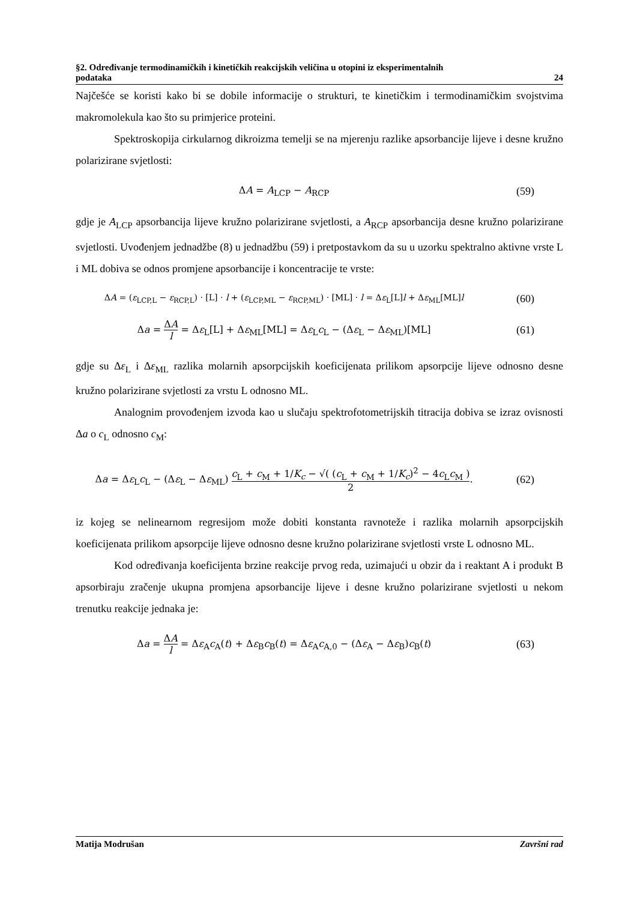§2. Određivanje termodinamičkih i kinetičkih reakcijskih veličina u otopini iz eksperimentalnih
podataka 24
Najčešće se koristi kako bi se dobile informacije o strukturi, te kinetičkim i termodinamičkim svojstvima makromolekula kao što su primjerice proteini.
Spektroskopija cirkularnog dikroizma temelji se na mjerenju razlike apsorbancije lijeve i desne kružno polarizirane svjetlosti:
ΔA = A<sub>LCP</sub> − A<sub>RCP</sub> (59)
gdje je A<sub>LCP</sub> apsorbancija lijeve kružno polarizirane svjetlosti, a A<sub>RCP</sub> apsorbancija desne kružno polarizirane svjetlosti. Uvođenjem jednadžbe (8) u jednadžbu (59) i pretpostavkom da su u uzorku spektralno aktivne vrste L i ML dobiva se odnos promjene apsorbancije i koncentracije te vrste:
ΔA = (ε<sub>LCP,L</sub> − ε<sub>RCP,L</sub>) · [L] · l + (ε<sub>LCP,ML</sub> − ε<sub>RCP,ML</sub>) · [ML] · l = Δε<sub>L</sub>[L]l + Δε<sub>ML</sub>[ML]l
(60)
Δa = ΔA l = Δε<sub>L</sub>[L] + Δε<sub>ML</sub>[ML] = Δε<sub>L</sub>c<sub>L</sub> − (Δε<sub>L</sub> − Δε<sub>ML</sub>)[ML]
(61)
gdje su Δε<sub>L</sub> i Δε<sub>ML</sub> razlika molarnih apsorpcijskih koeficijenata prilikom apsorpcije lijeve odnosno desne kružno polarizirane svjetlosti za vrstu L odnosno ML.
Analognim provođenjem izvoda kao u slučaju spektrofotometrijskih titracija dobiva se izraz ovisnosti Δa o c<sub>L</sub> odnosno c<sub>M</sub>:
Δa = Δε<sub>L</sub>c<sub>L</sub> − (Δε<sub>L</sub> − Δε<sub>ML</sub>) c<sub>L</sub> + c<sub>M</sub> + 1/K<sub>c</sub> − √( (c<sub>L</sub> + c<sub>M</sub> + 1/K<sub>c</sub>)<sup>2</sup> − 4c<sub>L</sub>c<sub>M</sub> ) 2.
(62)
iz kojeg se nelinearnom regresijom može dobiti konstanta ravnoteže i razlika molarnih apsorpcijskih koeficijenata prilikom apsorpcije lijeve odnosno desne kružno polarizirane svjetlosti vrste L odnosno ML.
Kod određivanja koeficijenta brzine reakcije prvog reda, uzimajući u obzir da i reaktant A i produkt B apsorbiraju zračenje ukupna promjena apsorbancije lijeve i desne kružno polarizirane svjetlosti u nekom trenutku reakcije jednaka je:
Δa = ΔA l = Δε<sub>A</sub>c<sub>A</sub>(t) + Δε<sub>B</sub>c<sub>B</sub>(t) = Δε<sub>A</sub>c<sub>A,0</sub> − (Δε<sub>A</sub> − Δε<sub>B</sub>)c<sub>B</sub>(t)
(63)
Matija Modrušan Završni rad